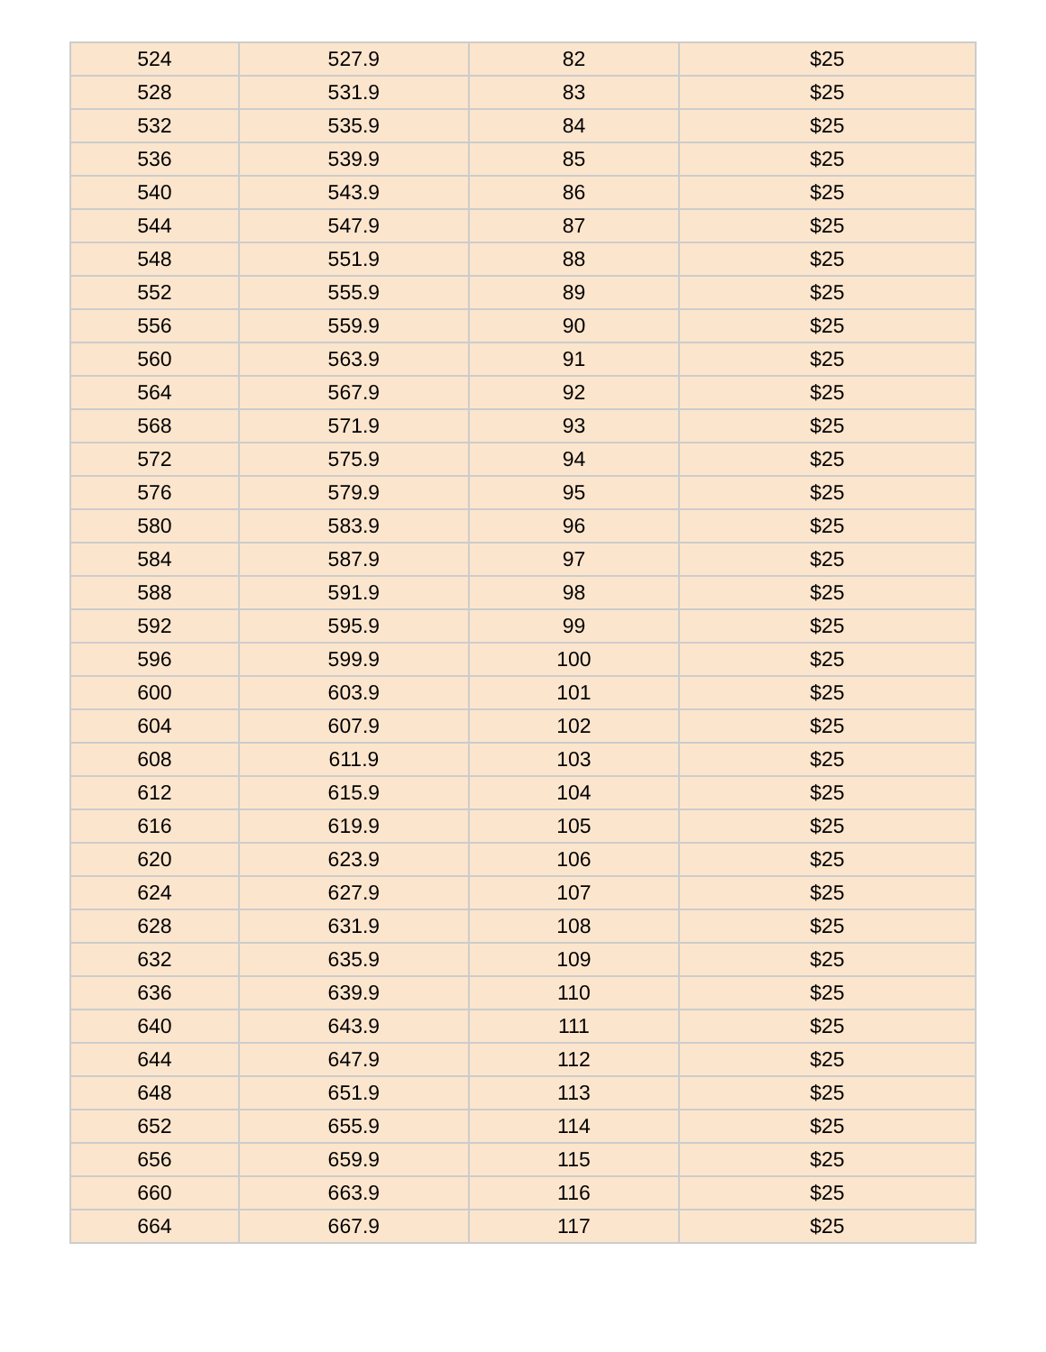| 524 | 527.9 | 82 | $25 |
| 528 | 531.9 | 83 | $25 |
| 532 | 535.9 | 84 | $25 |
| 536 | 539.9 | 85 | $25 |
| 540 | 543.9 | 86 | $25 |
| 544 | 547.9 | 87 | $25 |
| 548 | 551.9 | 88 | $25 |
| 552 | 555.9 | 89 | $25 |
| 556 | 559.9 | 90 | $25 |
| 560 | 563.9 | 91 | $25 |
| 564 | 567.9 | 92 | $25 |
| 568 | 571.9 | 93 | $25 |
| 572 | 575.9 | 94 | $25 |
| 576 | 579.9 | 95 | $25 |
| 580 | 583.9 | 96 | $25 |
| 584 | 587.9 | 97 | $25 |
| 588 | 591.9 | 98 | $25 |
| 592 | 595.9 | 99 | $25 |
| 596 | 599.9 | 100 | $25 |
| 600 | 603.9 | 101 | $25 |
| 604 | 607.9 | 102 | $25 |
| 608 | 611.9 | 103 | $25 |
| 612 | 615.9 | 104 | $25 |
| 616 | 619.9 | 105 | $25 |
| 620 | 623.9 | 106 | $25 |
| 624 | 627.9 | 107 | $25 |
| 628 | 631.9 | 108 | $25 |
| 632 | 635.9 | 109 | $25 |
| 636 | 639.9 | 110 | $25 |
| 640 | 643.9 | 111 | $25 |
| 644 | 647.9 | 112 | $25 |
| 648 | 651.9 | 113 | $25 |
| 652 | 655.9 | 114 | $25 |
| 656 | 659.9 | 115 | $25 |
| 660 | 663.9 | 116 | $25 |
| 664 | 667.9 | 117 | $25 |